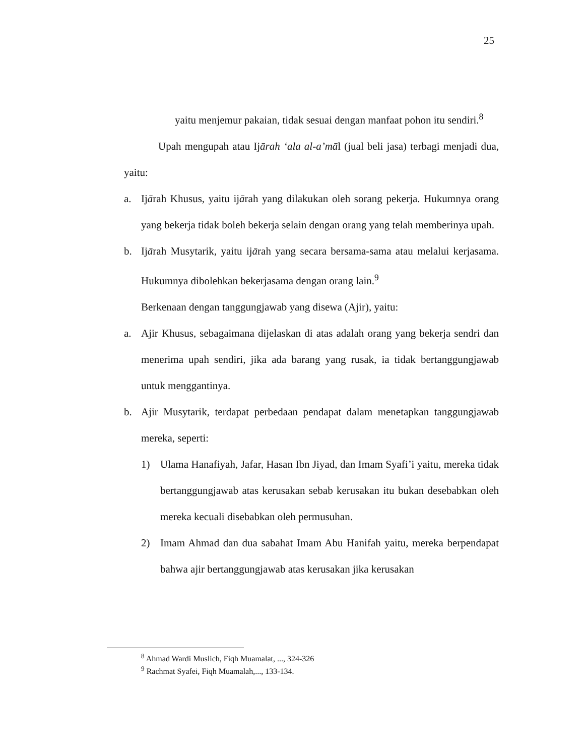25
yaitu menjemur pakaian, tidak sesuai dengan manfaat pohon itu sendiri.<sup>8</sup>
Upah mengupah atau Ijārah ‘ala al-a’māl (jual beli jasa) terbagi menjadi dua, yaitu:
a. Ijārah Khusus, yaitu ijārah yang dilakukan oleh sorang pekerja. Hukumnya orang yang bekerja tidak boleh bekerja selain dengan orang yang telah memberinya upah.
b. Ijārah Musytarik, yaitu ijārah yang secara bersama-sama atau melalui kerjasama. Hukumnya dibolehkan bekerjasama dengan orang lain.<sup>9</sup>
Berkenaan dengan tanggungjawab yang disewa (Ajir), yaitu:
a. Ajir Khusus, sebagaimana dijelaskan di atas adalah orang yang bekerja sendri dan menerima upah sendiri, jika ada barang yang rusak, ia tidak bertanggungjawab untuk menggantinya.
b. Ajir Musytarik, terdapat perbedaan pendapat dalam menetapkan tanggungjawab mereka, seperti:
1) Ulama Hanafiyah, Jafar, Hasan Ibn Jiyad, dan Imam Syafi’i yaitu, mereka tidak bertanggungjawab atas kerusakan sebab kerusakan itu bukan desebabkan oleh mereka kecuali disebabkan oleh permusuhan.
2) Imam Ahmad dan dua sabahat Imam Abu Hanifah yaitu, mereka berpendapat bahwa ajir bertanggungjawab atas kerusakan jika kerusakan
<sup>8</sup> Ahmad Wardi Muslich, Fiqh Muamalat, ..., 324-326
<sup>9</sup> Rachmat Syafei, Fiqh Muamalah,..., 133-134.